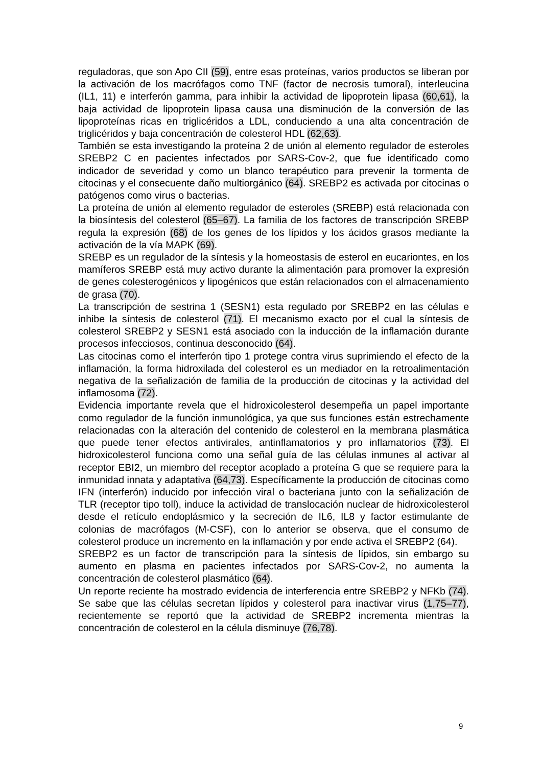reguladoras, que son Apo CII (59), entre esas proteínas, varios productos se liberan por la activación de los macrófagos como TNF (factor de necrosis tumoral), interleucina (IL1, 11) e interferón gamma, para inhibir la actividad de lipoprotein lipasa (60,61), la baja actividad de lipoprotein lipasa causa una disminución de la conversión de las lipoproteínas ricas en triglicéridos a LDL, conduciendo a una alta concentración de triglicéridos y baja concentración de colesterol HDL (62,63).
También se esta investigando la proteína 2 de unión al elemento regulador de esteroles SREBP2 C en pacientes infectados por SARS-Cov-2, que fue identificado como indicador de severidad y como un blanco terapéutico para prevenir la tormenta de citocinas y el consecuente daño multiorgánico (64). SREBP2 es activada por citocinas o patógenos como virus o bacterias.
La proteína de unión al elemento regulador de esteroles (SREBP) está relacionada con la biosíntesis del colesterol (65–67). La familia de los factores de transcripción SREBP regula la expresión (68) de los genes de los lípidos y los ácidos grasos mediante la activación de la vía MAPK (69).
SREBP es un regulador de la síntesis y la homeostasis de esterol en eucariontes, en los mamíferos SREBP está muy activo durante la alimentación para promover la expresión de genes colesterogénicos y lipogénicos que están relacionados con el almacenamiento de grasa (70).
La transcripción de sestrina 1 (SESN1) esta regulado por SREBP2 en las células e inhibe la síntesis de colesterol (71). El mecanismo exacto por el cual la síntesis de colesterol SREBP2 y SESN1 está asociado con la inducción de la inflamación durante procesos infecciosos, continua desconocido (64).
Las citocinas como el interferón tipo 1 protege contra virus suprimiendo el efecto de la inflamación, la forma hidroxilada del colesterol es un mediador en la retroalimentación negativa de la señalización de familia de la producción de citocinas y la actividad del inflamosoma (72).
Evidencia importante revela que el hidroxicolesterol desempeña un papel importante como regulador de la función inmunológica, ya que sus funciones están estrechamente relacionadas con la alteración del contenido de colesterol en la membrana plasmática que puede tener efectos antivirales, antinflamatorios y pro inflamatorios (73). El hidroxicolesterol funciona como una señal guía de las células inmunes al activar al receptor EBI2, un miembro del receptor acoplado a proteína G que se requiere para la inmunidad innata y adaptativa (64,73). Específicamente la producción de citocinas como IFN (interferón) inducido por infección viral o bacteriana junto con la señalización de TLR (receptor tipo toll), induce la actividad de translocación nuclear de hidroxicolesterol desde el retículo endoplásmico y la secreción de IL6, IL8 y factor estimulante de colonias de macrófagos (M-CSF), con lo anterior se observa, que el consumo de colesterol produce un incremento en la inflamación y por ende activa el SREBP2 (64).
SREBP2 es un factor de transcripción para la síntesis de lípidos, sin embargo su aumento en plasma en pacientes infectados por SARS-Cov-2, no aumenta la concentración de colesterol plasmático (64).
Un reporte reciente ha mostrado evidencia de interferencia entre SREBP2 y NFKb (74). Se sabe que las células secretan lípidos y colesterol para inactivar virus (1,75–77), recientemente se reportó que la actividad de SREBP2 incrementa mientras la concentración de colesterol en la célula disminuye (76,78).
9